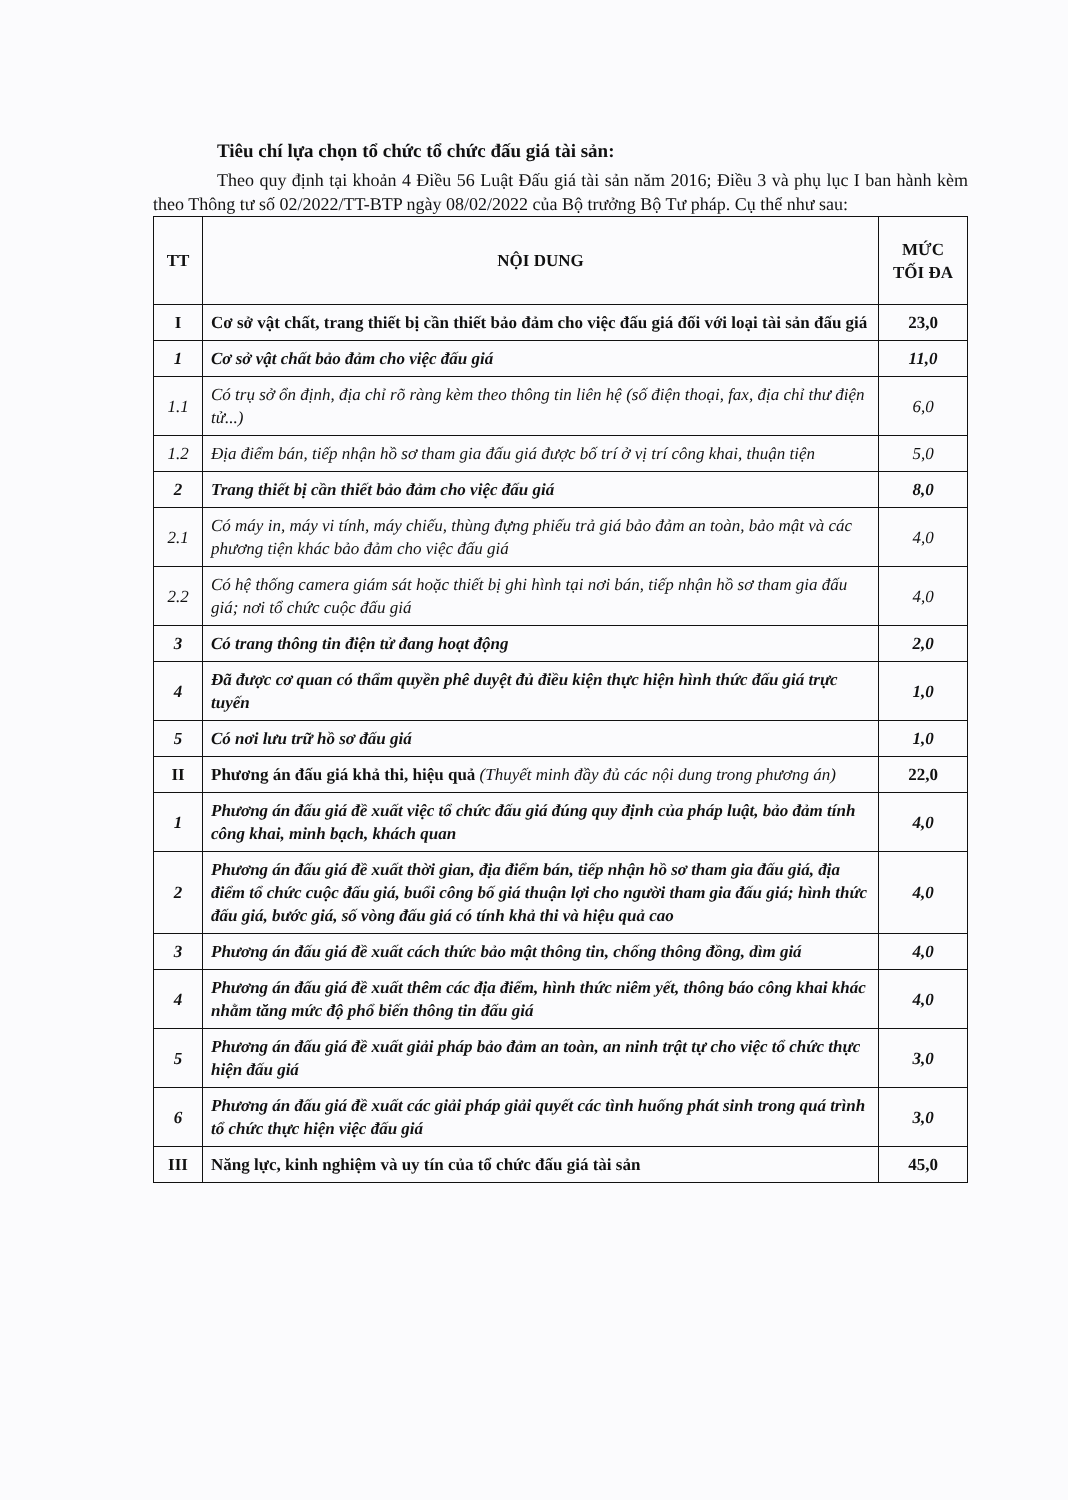Tiêu chí lựa chọn tổ chức tổ chức đấu giá tài sản:
Theo quy định tại khoản 4 Điều 56 Luật Đấu giá tài sản năm 2016; Điều 3 và phụ lục I ban hành kèm theo Thông tư số 02/2022/TT-BTP ngày 08/02/2022 của Bộ trưởng Bộ Tư pháp. Cụ thể như sau:
| TT | NỘI DUNG | MỨC TỐI ĐA |
| --- | --- | --- |
| I | Cơ sở vật chất, trang thiết bị cần thiết bảo đảm cho việc đấu giá đối với loại tài sản đấu giá | 23,0 |
| 1 | Cơ sở vật chất bảo đảm cho việc đấu giá | 11,0 |
| 1.1 | Có trụ sở ổn định, địa chỉ rõ ràng kèm theo thông tin liên hệ (số điện thoại, fax, địa chỉ thư điện tử...) | 6,0 |
| 1.2 | Địa điểm bán, tiếp nhận hồ sơ tham gia đấu giá được bố trí ở vị trí công khai, thuận tiện | 5,0 |
| 2 | Trang thiết bị cần thiết bảo đảm cho việc đấu giá | 8,0 |
| 2.1 | Có máy in, máy vi tính, máy chiếu, thùng đựng phiếu trả giá bảo đảm an toàn, bảo mật và các phương tiện khác bảo đảm cho việc đấu giá | 4,0 |
| 2.2 | Có hệ thống camera giám sát hoặc thiết bị ghi hình tại nơi bán, tiếp nhận hồ sơ tham gia đấu giá; nơi tổ chức cuộc đấu giá | 4,0 |
| 3 | Có trang thông tin điện tử đang hoạt động | 2,0 |
| 4 | Đã được cơ quan có thẩm quyền phê duyệt đủ điều kiện thực hiện hình thức đấu giá trực tuyến | 1,0 |
| 5 | Có nơi lưu trữ hồ sơ đấu giá | 1,0 |
| II | Phương án đấu giá khả thi, hiệu quả (Thuyết minh đầy đủ các nội dung trong phương án) | 22,0 |
| 1 | Phương án đấu giá đề xuất việc tổ chức đấu giá đúng quy định của pháp luật, bảo đảm tính công khai, minh bạch, khách quan | 4,0 |
| 2 | Phương án đấu giá đề xuất thời gian, địa điểm bán, tiếp nhận hồ sơ tham gia đấu giá, địa điểm tổ chức cuộc đấu giá, buổi công bố giá thuận lợi cho người tham gia đấu giá; hình thức đấu giá, bước giá, số vòng đấu giá có tính khả thi và hiệu quả cao | 4,0 |
| 3 | Phương án đấu giá đề xuất cách thức bảo mật thông tin, chống thông đồng, dìm giá | 4,0 |
| 4 | Phương án đấu giá đề xuất thêm các địa điểm, hình thức niêm yết, thông báo công khai khác nhằm tăng mức độ phổ biến thông tin đấu giá | 4,0 |
| 5 | Phương án đấu giá đề xuất giải pháp bảo đảm an toàn, an ninh trật tự cho việc tổ chức thực hiện đấu giá | 3,0 |
| 6 | Phương án đấu giá đề xuất các giải pháp giải quyết các tình huống phát sinh trong quá trình tổ chức thực hiện việc đấu giá | 3,0 |
| III | Năng lực, kinh nghiệm và uy tín của tổ chức đấu giá tài sản | 45,0 |